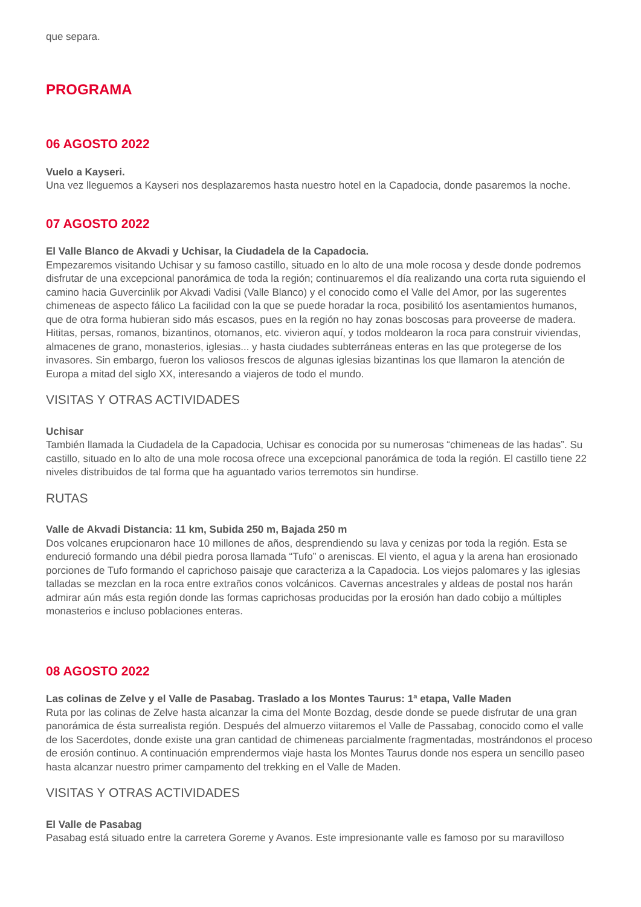que separa.
PROGRAMA
06 AGOSTO 2022
Vuelo a Kayseri.
Una vez lleguemos a Kayseri nos desplazaremos hasta nuestro hotel en la Capadocia, donde pasaremos la noche.
07 AGOSTO 2022
El Valle Blanco de Akvadi y Uchisar, la Ciudadela de la Capadocia.
Empezaremos visitando Uchisar y su famoso castillo, situado en lo alto de una mole rocosa y desde donde podremos disfrutar de una excepcional panorámica de toda la región; continuaremos el día realizando una corta ruta siguiendo el camino hacia Guvercinlik por Akvadi Vadisi (Valle Blanco) y el conocido como el Valle del Amor, por las sugerentes chimeneas de aspecto fálico La facilidad con la que se puede horadar la roca, posibilitó los asentamientos humanos, que de otra forma hubieran sido más escasos, pues en la región no hay zonas boscosas para proveerse de madera. Hititas, persas, romanos, bizantinos, otomanos, etc. vivieron aquí, y todos moldearon la roca para construir viviendas, almacenes de grano, monasterios, iglesias... y hasta ciudades subterráneas enteras en las que protegerse de los invasores. Sin embargo, fueron los valiosos frescos de algunas iglesias bizantinas los que llamaron la atención de Europa a mitad del siglo XX, interesando a viajeros de todo el mundo.
VISITAS Y OTRAS ACTIVIDADES
Uchisar
También llamada la Ciudadela de la Capadocia, Uchisar es conocida por su numerosas “chimeneas de las hadas”. Su castillo, situado en lo alto de una mole rocosa ofrece una excepcional panorámica de toda la región. El castillo tiene 22 niveles distribuidos de tal forma que ha aguantado varios terremotos sin hundirse.
RUTAS
Valle de Akvadi Distancia: 11 km, Subida 250 m, Bajada 250 m
Dos volcanes erupcionaron hace 10 millones de años, desprendiendo su lava y cenizas por toda la región. Esta se endureció formando una débil piedra porosa llamada “Tufo” o areniscas. El viento, el agua y la arena han erosionado porciones de Tufo formando el caprichoso paisaje que caracteriza a la Capadocia. Los viejos palomares y las iglesias talladas se mezclan en la roca entre extraños conos volcánicos. Cavernas ancestrales y aldeas de postal nos harán admirar aún más esta región donde las formas caprichosas producidas por la erosión han dado cobijo a múltiples monasterios e incluso poblaciones enteras.
08 AGOSTO 2022
Las colinas de Zelve y el Valle de Pasabag. Traslado a los Montes Taurus: 1ª etapa, Valle Maden
Ruta por las colinas de Zelve hasta alcanzar la cima del Monte Bozdag, desde donde se puede disfrutar de una gran panorámica de ésta surrealista región. Después del almuerzo viitaremos el Valle de Passabag, conocido como el valle de los Sacerdotes, donde existe una gran cantidad de chimeneas parcialmente fragmentadas, mostrándonos el proceso de erosión continuo. A continuación emprendermos viaje hasta los Montes Taurus donde nos espera un sencillo paseo hasta alcanzar nuestro primer campamento del trekking en el Valle de Maden.
VISITAS Y OTRAS ACTIVIDADES
El Valle de Pasabag
Pasabag está situado entre la carretera Goreme y Avanos. Este impresionante valle es famoso por su maravilloso